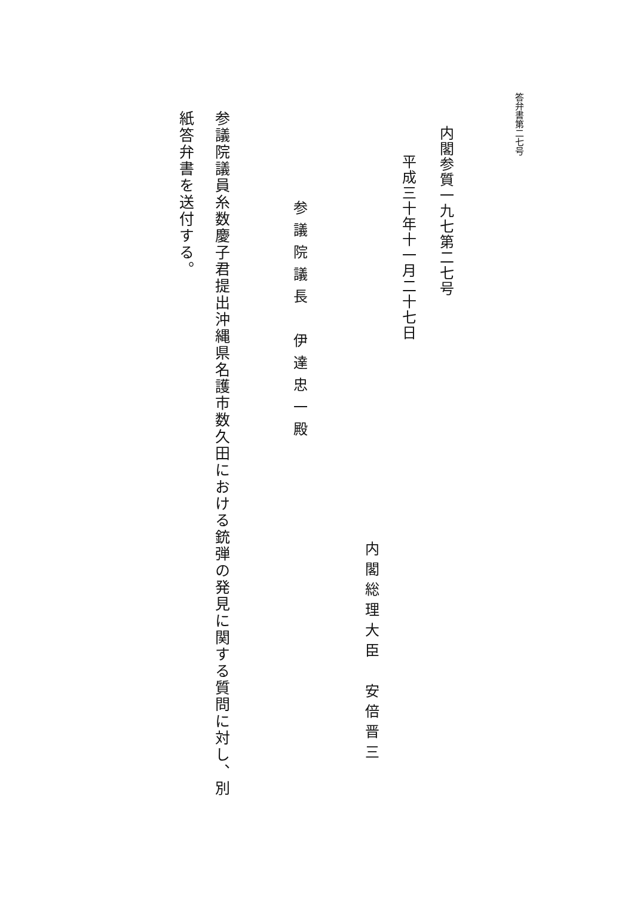答弁書第二七号
内閣参質一九七第二七号
平成三十年十一月二十七日
内閣総理大臣　安倍晋三
参議院議長　伊達忠一殿
参議院議員糸数慶子君提出沖縄県名護市数久田における銃弾の発見に関する質問に対し、別紙答弁書を送付する。